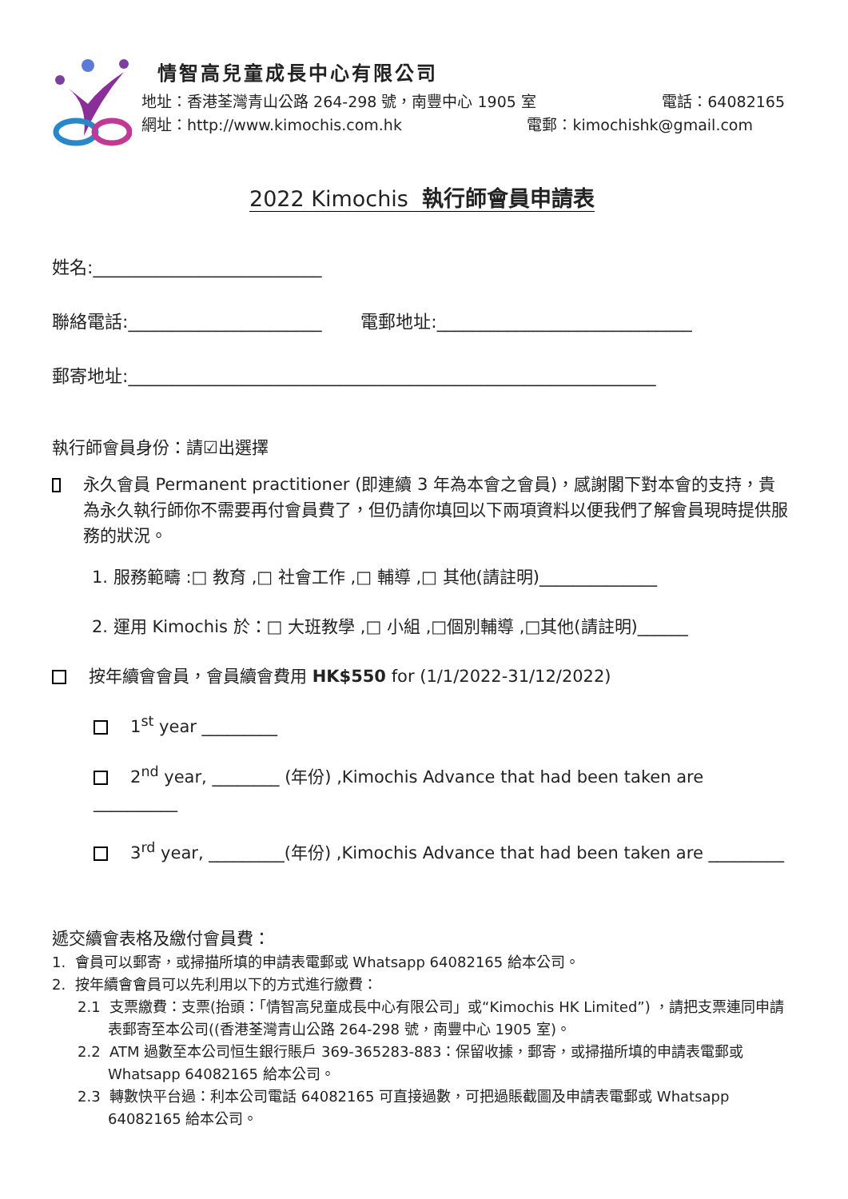情智高兒童成長中心有限公司
地址：香港荃灣青山公路 264-298 號，南豐中心 1905 室 電話：64082165
網址：http://www.kimochis.com.hk 電郵：kimochishk@gmail.com
2022 Kimochis 執行師會員申請表
姓名:__________________________
聯絡電話:______________________ 電郵地址:_____________________________
郵寄地址:____________________________________________________________
執行師會員身份：請☑出選擇
永久會員 Permanent practitioner (即連續 3 年為本會之會員)，感謝閣下對本會的支持，貴為永久執行師你不需要再付會員費了，但仍請你填回以下兩項資料以便我們了解會員現時提供服務的狀況。
1. 服務範疇 :□ 教育 ,□ 社會工作 ,□ 輔導 ,□ 其他(請註明)______________
2. 運用 Kimochis 於：□ 大班教學 ,□ 小組 ,□個別輔導 ,□其他(請註明)______
按年續會會員，會員續會費用 HK$550 for (1/1/2022-31/12/2022)
1<sup>st</sup> year _________
2<sup>nd</sup> year, ________ (年份) ,Kimochis Advance that had been taken are __________
3<sup>rd</sup> year, _________(年份) ,Kimochis Advance that had been taken are _________
遞交續會表格及繳付會員費：
1. 會員可以郵寄，或掃描所填的申請表電郵或 Whatsapp 64082165 給本公司。
2. 按年續會會員可以先利用以下的方式進行繳費：
2.1 支票繳費：支票(抬頭：「情智高兒童成長中心有限公司」或“Kimochis HK Limited”) ，請把支票連同申請表郵寄至本公司((香港荃灣青山公路 264-298 號，南豐中心 1905 室)。
2.2 ATM 過數至本公司恒生銀行賬戶 369-365283-883：保留收據，郵寄，或掃描所填的申請表電郵或 Whatsapp 64082165 給本公司。
2.3 轉數快平台過：利本公司電話 64082165 可直接過數，可把過賬截圖及申請表電郵或 Whatsapp 64082165 給本公司。